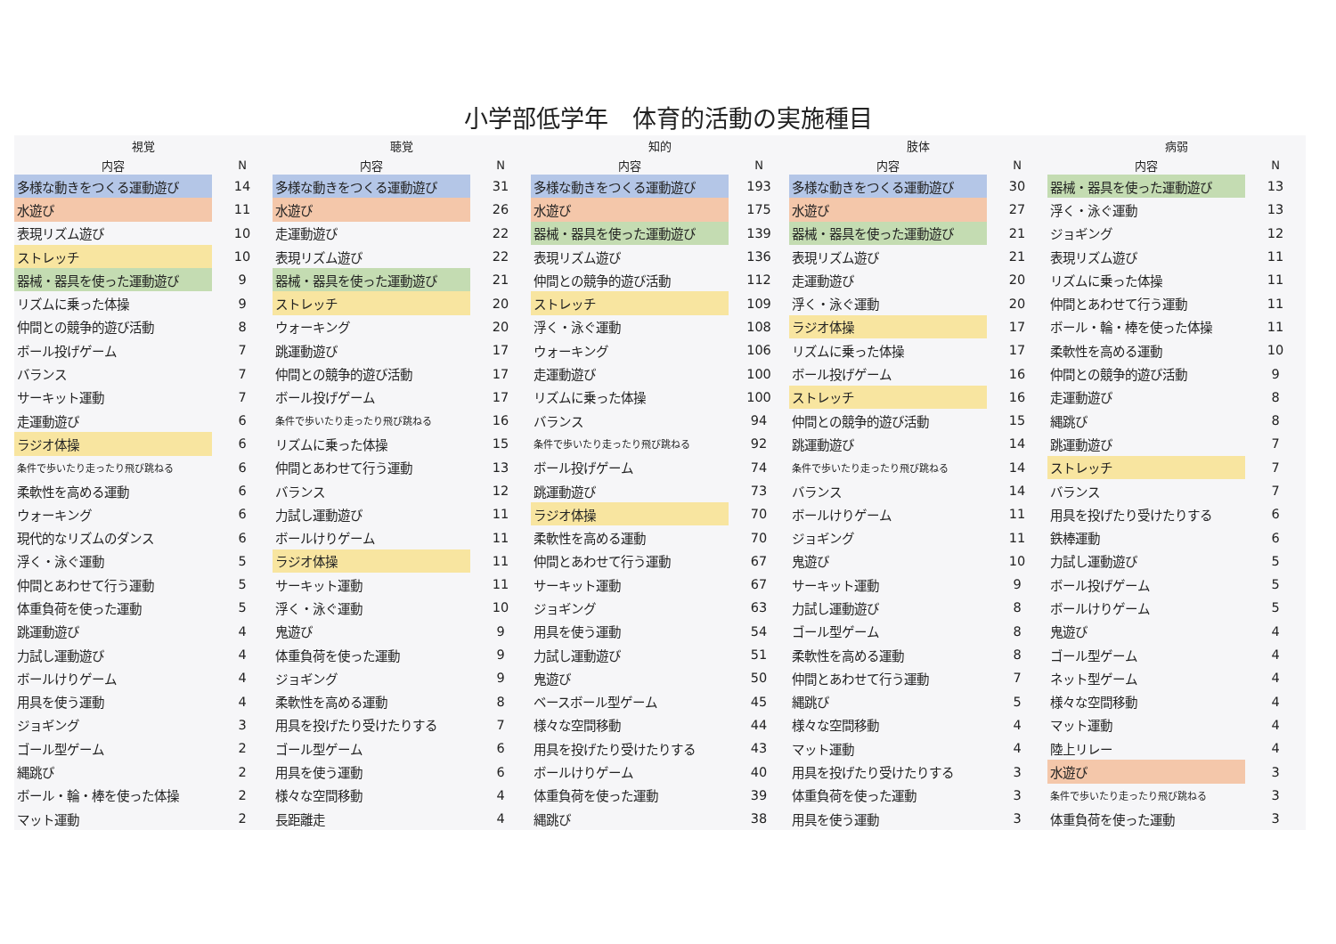小学部低学年　体育的活動の実施種目
| 視覚 | | 聴覚 | | 知的 | | 肢体 | | 病弱 | |
| --- | --- | --- | --- | --- | --- | --- | --- | --- | --- |
| 内容 | N | 内容 | N | 内容 | N | 内容 | N | 内容 | N |
| 多様な動きをつくる運動遊び | 14 | 多様な動きをつくる運動遊び | 31 | 多様な動きをつくる運動遊び | 193 | 多様な動きをつくる運動遊び | 30 | 器械・器具を使った運動遊び | 13 |
| 水遊び | 11 | 水遊び | 26 | 水遊び | 175 | 水遊び | 27 | 浮く・泳ぐ運動 | 13 |
| 表現リズム遊び | 10 | 走運動遊び | 22 | 器械・器具を使った運動遊び | 139 | 器械・器具を使った運動遊び | 21 | ジョギング | 12 |
| ストレッチ | 10 | 表現リズム遊び | 22 | 表現リズム遊び | 136 | 表現リズム遊び | 21 | 表現リズム遊び | 11 |
| 器械・器具を使った運動遊び | 9 | 器械・器具を使った運動遊び | 21 | 仲間との競争的遊び活動 | 112 | 走運動遊び | 20 | リズムに乗った体操 | 11 |
| リズムに乗った体操 | 9 | ストレッチ | 20 | ストレッチ | 109 | 浮く・泳ぐ運動 | 20 | 仲間とあわせて行う運動 | 11 |
| 仲間との競争的遊び活動 | 8 | ウォーキング | 20 | 浮く・泳ぐ運動 | 108 | ラジオ体操 | 17 | ボール・輪・棒を使った体操 | 11 |
| ボール投げゲーム | 7 | 跳運動遊び | 17 | ウォーキング | 106 | リズムに乗った体操 | 17 | 柔軟性を高める運動 | 10 |
| バランス | 7 | 仲間との競争的遊び活動 | 17 | 走運動遊び | 100 | ボール投げゲーム | 16 | 仲間との競争的遊び活動 | 9 |
| サーキット運動 | 7 | ボール投げゲーム | 17 | リズムに乗った体操 | 100 | ストレッチ | 16 | 走運動遊び | 8 |
| 走運動遊び | 6 | 条件で歩いたり走ったり飛び跳ねる | 16 | バランス | 94 | 仲間との競争的遊び活動 | 15 | 縄跳び | 8 |
| ラジオ体操 | 6 | リズムに乗った体操 | 15 | 条件で歩いたり走ったり飛び跳ねる | 92 | 跳運動遊び | 14 | 跳運動遊び | 7 |
| 条件で歩いたり走ったり飛び跳ねる | 6 | 仲間とあわせて行う運動 | 13 | ボール投げゲーム | 74 | 条件で歩いたり走ったり飛び跳ねる | 14 | ストレッチ | 7 |
| 柔軟性を高める運動 | 6 | バランス | 12 | 跳運動遊び | 73 | バランス | 14 | バランス | 7 |
| ウォーキング | 6 | 力試し運動遊び | 11 | ラジオ体操 | 70 | ボールけりゲーム | 11 | 用具を投げたり受けたりする | 6 |
| 現代的なリズムのダンス | 6 | ボールけりゲーム | 11 | 柔軟性を高める運動 | 70 | ジョギング | 11 | 鉄棒運動 | 6 |
| 浮く・泳ぐ運動 | 5 | ラジオ体操 | 11 | 仲間とあわせて行う運動 | 67 | 鬼遊び | 10 | 力試し運動遊び | 5 |
| 仲間とあわせて行う運動 | 5 | サーキット運動 | 11 | サーキット運動 | 67 | サーキット運動 | 9 | ボール投げゲーム | 5 |
| 体重負荷を使った運動 | 5 | 浮く・泳ぐ運動 | 10 | ジョギング | 63 | 力試し運動遊び | 8 | ボールけりゲーム | 5 |
| 跳運動遊び | 4 | 鬼遊び | 9 | 用具を使う運動 | 54 | ゴール型ゲーム | 8 | 鬼遊び | 4 |
| 力試し運動遊び | 4 | 体重負荷を使った運動 | 9 | 力試し運動遊び | 51 | 柔軟性を高める運動 | 8 | ゴール型ゲーム | 4 |
| ボールけりゲーム | 4 | ジョギング | 9 | 鬼遊び | 50 | 仲間とあわせて行う運動 | 7 | ネット型ゲーム | 4 |
| 用具を使う運動 | 4 | 柔軟性を高める運動 | 8 | ベースボール型ゲーム | 45 | 縄跳び | 5 | 様々な空間移動 | 4 |
| ジョギング | 3 | 用具を投げたり受けたりする | 7 | 様々な空間移動 | 44 | 様々な空間移動 | 4 | マット運動 | 4 |
| ゴール型ゲーム | 2 | ゴール型ゲーム | 6 | 用具を投げたり受けたりする | 43 | マット運動 | 4 | 陸上リレー | 4 |
| 縄跳び | 2 | 用具を使う運動 | 6 | ボールけりゲーム | 40 | 用具を投げたり受けたりする | 3 | 水遊び | 3 |
| ボール・輪・棒を使った体操 | 2 | 様々な空間移動 | 4 | 体重負荷を使った運動 | 39 | 体重負荷を使った運動 | 3 | 条件で歩いたり走ったり飛び跳ねる | 3 |
| マット運動 | 2 | 長距離走 | 4 | 縄跳び | 38 | 用具を使う運動 | 3 | 体重負荷を使った運動 | 3 |